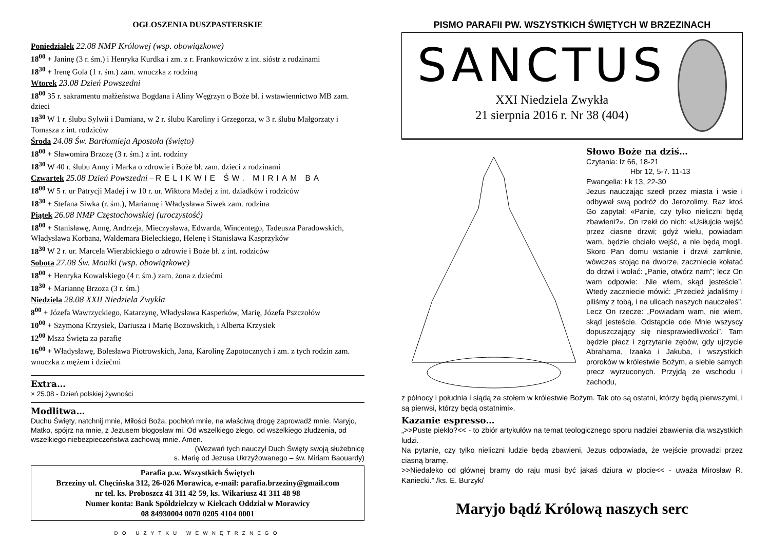OGŁOSZENIA DUSZPASTERSKIE
Poniedziałek 22.08 NMP Królowej (wsp. obowiązkowe)
18<sup>00</sup> + Janinę (3 r. śm.) i Henryka Kurdka i zm. z r. Frankowiczów z int. sióstr z rodzinami
18<sup>30</sup> + Irenę Gola (1 r. śm.) zam. wnuczka z rodziną
Wtorek 23.08 Dzień Powszedni
18<sup>00</sup> 35 r. sakramentu małżeństwa Bogdana i Aliny Węgrzyn o Boże bł. i wstawiennictwo MB zam. dzieci
18<sup>30</sup> W 1 r. ślubu Sylwii i Damiana, w 2 r. ślubu Karoliny i Grzegorza, w 3 r. ślubu Małgorzaty i Tomasza z int. rodziców
Środa 24.08 Św. Bartłomieja Apostoła (święto)
18<sup>00</sup> + Sławomira Brzozę (3 r. śm.) z int. rodziny
18<sup>30</sup> W 40 r. ślubu Anny i Marka o zdrowie i Boże bł. zam. dzieci z rodzinami
Czwartek 25.08 Dzień Powszedni – RELIKWIE ŚW. MIRIAM BA
18<sup>00</sup> W 5 r. ur Patrycji Madej i w 10 r. ur. Wiktora Madej z int. dziadków i rodziców
18<sup>30</sup> + Stefana Siwka (r. śm.), Mariannę i Władysława Siwek zam. rodzina
Piątek 26.08 NMP Częstochowskiej (uroczystość)
18<sup>00</sup> + Stanisławę, Annę, Andrzeja, Mieczysława, Edwarda, Wincentego, Tadeusza Paradowskich, Władysława Korbana, Waldemara Bieleckiego, Helenę i Stanisława Kasprzyków
18<sup>30</sup> W 2 r. ur. Marcela Wierzbickiego o zdrowie i Boże bł. z int. rodziców
Sobota 27.08 Św. Moniki (wsp. obowiązkowe)
18<sup>00</sup> + Henryka Kowalskiego (4 r. śm.) zam. żona z dziećmi
18<sup>30</sup> + Mariannę Brzoza (3 r. śm.)
Niedziela 28.08 XXII Niedziela Zwykła
8<sup>00</sup> + Józefa Wawrzyckiego, Katarzynę, Władysława Kasperków, Marię, Józefa Pszczołów
10<sup>00</sup> + Szymona Krzysiek, Dariusza i Marię Bozowskich, i Alberta Krzysiek
12<sup>00</sup> Msza Święta za parafię
16<sup>00</sup> + Władysławę, Bolesława Piotrowskich, Jana, Karolinę Zapotocznych i zm. z tych rodzin zam. wnuczka z mężem i dziećmi
Extra…
× 25.08 - Dzień polskiej żywności
Modlitwa…
Duchu Święty, natchnij mnie, Miłości Boża, pochłoń mnie, na właściwą drogę zaprowadź mnie. Maryjo, Matko, spójrz na mnie, z Jezusem błogosław mi. Od wszelkiego złego, od wszelkiego złudzenia, od wszelkiego niebezpieczeństwa zachowaj mnie. Amen.
(Wezwań tych nauczył Duch Święty swoją służebnicę
s. Marię od Jezusa Ukrzyżowanego – św. Miriam Baouardy)
Parafia p.w. Wszystkich Świętych
Brzeziny ul. Chęcińska 312, 26-026 Morawica, e-mail: parafia.brzeziny@gmail.com
nr tel. ks. Proboszcz 41 311 42 59, ks. Wikariusz 41 311 48 98
Numer konta: Bank Spółdzielczy w Kielcach Oddział w Morawicy
08 84930004 0070 0205 4104 0001
DO UŻYTKU WEWNĘTRZNEGO
PISMO PARAFII PW. WSZYSTKICH ŚWIĘTYCH W BRZEZINACH
SANCTUS
XXI Niedziela Zwykła
21 sierpnia 2016 r. Nr 38 (404)
Słowo Boże na dziś…
Czytania: Iz 66, 18-21
Hbr 12, 5-7. 11-13
Ewangelia: Łk 13, 22-30
Jezus nauczając szedł przez miasta i wsie i odbywał swą podróż do Jerozolimy. Raz ktoś Go zapytał: «Panie, czy tylko nieliczni będą zbawieni?». On rzekł do nich: «Usiłujcie wejść przez ciasne drzwi; gdyż wielu, powiadam wam, będzie chciało wejść, a nie będą mogli. Skoro Pan domu wstanie i drzwi zamknie, wówczas stojąc na dworze, zaczniecie kołatać do drzwi i wołać: „Panie, otwórz nam”; lecz On wam odpowie: „Nie wiem, skąd jesteście”. Wtedy zaczniecie mówić: „Przecież jadaliśmy i piliśmy z tobą, i na ulicach naszych nauczałeś”. Lecz On rzecze: „Powiadam wam, nie wiem, skąd jesteście. Odstąpcie ode Mnie wszyscy dopuszczający się niesprawiedliwości”. Tam będzie płacz i zgrzytanie zębów, gdy ujrzycie Abrahama, Izaaka i Jakuba, i wszystkich proroków w królestwie Bożym, a siebie samych precz wyrzuconych. Przyjdą ze wschodu i zachodu,
z północy i południa i siądą za stołem w królestwie Bożym. Tak oto są ostatni, którzy będą pierwszymi, i są pierwsi, którzy będą ostatnimi».
Kazanie espresso…
„>>Puste piekło?<< - to zbiór artykułów na temat teologicznego sporu nadziei zbawienia dla wszystkich ludzi.
Na pytanie, czy tylko nieliczni ludzie będą zbawieni, Jezus odpowiada, że wejście prowadzi przez ciasną bramę.
>>Niedaleko od głównej bramy do raju musi być jakaś dziura w płocie<< - uważa Mirosław R. Kaniecki.” /ks. E. Burzyk/
Maryjo bądź Królową naszych serc